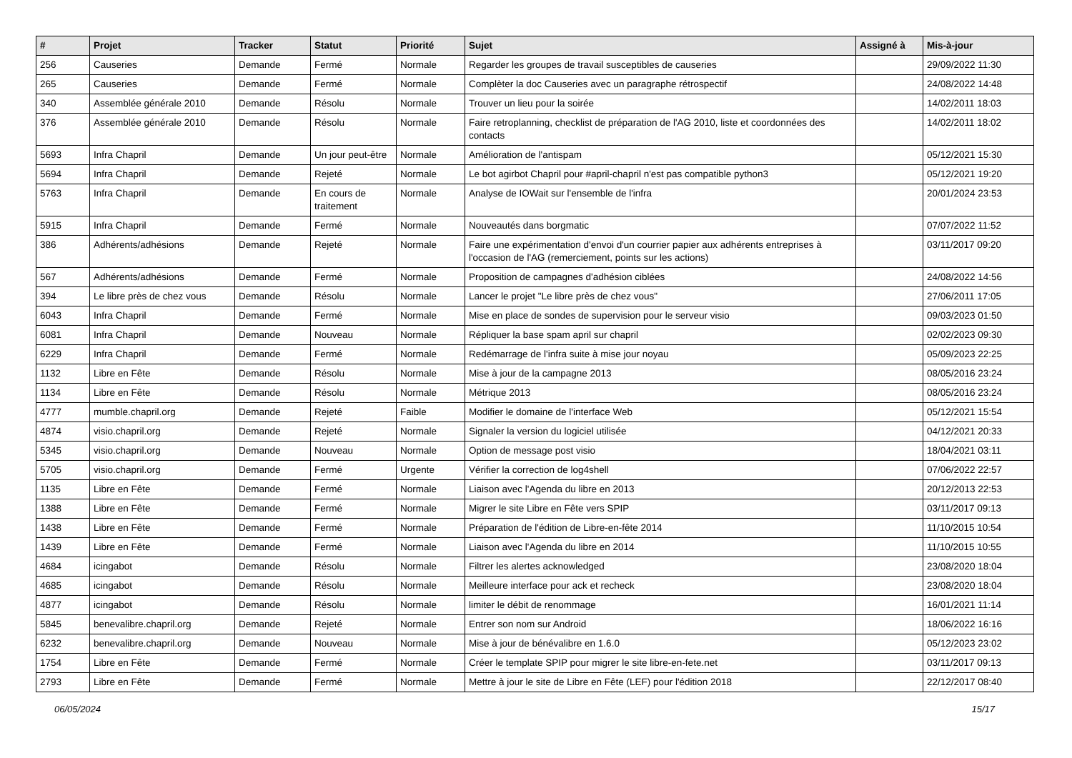| # | Projet | Tracker | Statut | Priorité | Sujet | Assigné à | Mis-à-jour |
| --- | --- | --- | --- | --- | --- | --- | --- |
| 256 | Causeries | Demande | Fermé | Normale | Regarder les groupes de travail susceptibles de causeries | | 29/09/2022 11:30 |
| 265 | Causeries | Demande | Fermé | Normale | Complèter la doc Causeries avec un paragraphe rétrospectif | | 24/08/2022 14:48 |
| 340 | Assemblée générale 2010 | Demande | Résolu | Normale | Trouver un lieu pour la soirée | | 14/02/2011 18:03 |
| 376 | Assemblée générale 2010 | Demande | Résolu | Normale | Faire retroplanning, checklist de préparation de l'AG 2010, liste et coordonnées des contacts | | 14/02/2011 18:02 |
| 5693 | Infra Chapril | Demande | Un jour peut-être | Normale | Amélioration de l'antispam | | 05/12/2021 15:30 |
| 5694 | Infra Chapril | Demande | Rejeté | Normale | Le bot agirbot Chapril pour #april-chapril n'est pas compatible python3 | | 05/12/2021 19:20 |
| 5763 | Infra Chapril | Demande | En cours de traitement | Normale | Analyse de IOWait sur l'ensemble de l'infra | | 20/01/2024 23:53 |
| 5915 | Infra Chapril | Demande | Fermé | Normale | Nouveautés dans borgmatic | | 07/07/2022 11:52 |
| 386 | Adhérents/adhésions | Demande | Rejeté | Normale | Faire une expérimentation d'envoi d'un courrier papier aux adhérents entreprises à l'occasion de l'AG (remerciement, points sur les actions) | | 03/11/2017 09:20 |
| 567 | Adhérents/adhésions | Demande | Fermé | Normale | Proposition de campagnes d'adhésion ciblées | | 24/08/2022 14:56 |
| 394 | Le libre près de chez vous | Demande | Résolu | Normale | Lancer le projet "Le libre près de chez vous" | | 27/06/2011 17:05 |
| 6043 | Infra Chapril | Demande | Fermé | Normale | Mise en place de sondes de supervision pour le serveur visio | | 09/03/2023 01:50 |
| 6081 | Infra Chapril | Demande | Nouveau | Normale | Répliquer la base spam april sur chapril | | 02/02/2023 09:30 |
| 6229 | Infra Chapril | Demande | Fermé | Normale | Redémarrage de l'infra suite à mise jour noyau | | 05/09/2023 22:25 |
| 1132 | Libre en Fête | Demande | Résolu | Normale | Mise à jour de la campagne 2013 | | 08/05/2016 23:24 |
| 1134 | Libre en Fête | Demande | Résolu | Normale | Métrique 2013 | | 08/05/2016 23:24 |
| 4777 | mumble.chapril.org | Demande | Rejeté | Faible | Modifier le domaine de l'interface Web | | 05/12/2021 15:54 |
| 4874 | visio.chapril.org | Demande | Rejeté | Normale | Signaler la version du logiciel utilisée | | 04/12/2021 20:33 |
| 5345 | visio.chapril.org | Demande | Nouveau | Normale | Option de message post visio | | 18/04/2021 03:11 |
| 5705 | visio.chapril.org | Demande | Fermé | Urgente | Vérifier la correction de log4shell | | 07/06/2022 22:57 |
| 1135 | Libre en Fête | Demande | Fermé | Normale | Liaison avec l'Agenda du libre en 2013 | | 20/12/2013 22:53 |
| 1388 | Libre en Fête | Demande | Fermé | Normale | Migrer le site Libre en Fête vers SPIP | | 03/11/2017 09:13 |
| 1438 | Libre en Fête | Demande | Fermé | Normale | Préparation de l'édition de Libre-en-fête 2014 | | 11/10/2015 10:54 |
| 1439 | Libre en Fête | Demande | Fermé | Normale | Liaison avec l'Agenda du libre en 2014 | | 11/10/2015 10:55 |
| 4684 | icingabot | Demande | Résolu | Normale | Filtrer les alertes acknowledged | | 23/08/2020 18:04 |
| 4685 | icingabot | Demande | Résolu | Normale | Meilleure interface pour ack et recheck | | 23/08/2020 18:04 |
| 4877 | icingabot | Demande | Résolu | Normale | limiter le débit de renommage | | 16/01/2021 11:14 |
| 5845 | benevalibre.chapril.org | Demande | Rejeté | Normale | Entrer son nom sur Android | | 18/06/2022 16:16 |
| 6232 | benevalibre.chapril.org | Demande | Nouveau | Normale | Mise à jour de bénévalibre en 1.6.0 | | 05/12/2023 23:02 |
| 1754 | Libre en Fête | Demande | Fermé | Normale | Créer le template SPIP pour migrer le site libre-en-fete.net | | 03/11/2017 09:13 |
| 2793 | Libre en Fête | Demande | Fermé | Normale | Mettre à jour le site de Libre en Fête (LEF) pour l'édition 2018 | | 22/12/2017 08:40 |
06/05/2024 15/17